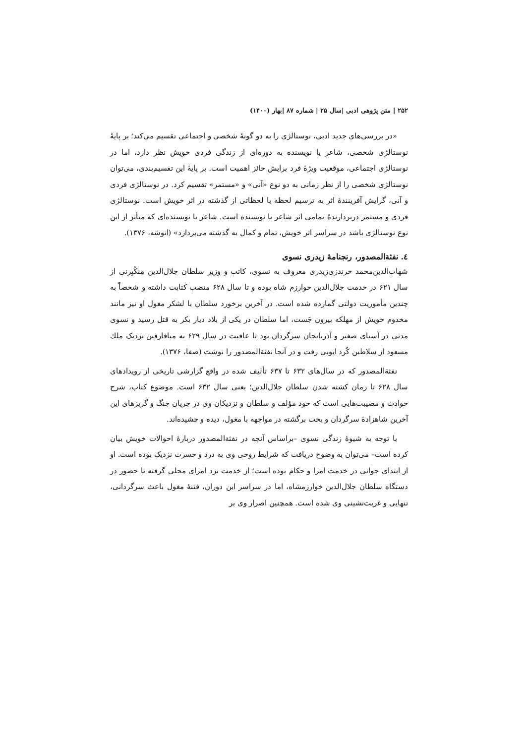۲۵۲ | متن پژوهی ادبی |سال ۲۵ | شماره ۸۷ |بهار (۱۴۰۰)
«در بررسی‌های جدید ادبی، نوستالژی را به دو گونهٔ شخصی و اجتماعی تقسیم می‌کند؛ بر پایهٔ نوستالژی شخصی، شاعر یا نویسنده به دوره‌ای از زندگی فردی خویش نظر دارد، اما در نوستالژی اجتماعی، موقعیت ویژهٔ فرد برایش حائز اهمیت است. بر پایهٔ این تقسیم‌بندی، می‌توان نوستالژی شخصی را از نظر زمانی به دو نوع «آنی» و «مستمر» تقسیم کرد. در نوستالژی فردی و آنی، گرایش آفرینندهٔ اثر به ترسیم لحظه یا لحظاتی از گذشته در اثر خویش است. نوستالژی فردی و مستمر دربردارندهٔ تمامی اثر شاعر یا نویسنده است. شاعر یا نویسنده‌ای که متأثر از این نوع نوستالژی باشد در سراسر اثر خویش، تمام و کمال به گذشته می‌پردازد» (انوشه، ۱۳۷۶).
٤. نفثةالمصدور، رنجنامهٔ زیدری نسوی
شهاب‌الدین‌محمد خرندزی‌زیدری معروف به نسوی، کاتب و وزیر سلطان جلال‌الدین مِنکُبِرنی از سال ۶۲۱ در خدمت جلال‌الدین خوارزم شاه بوده و تا سال ۶۲۸ منصب کتابت داشته و شخصاً به چندین مأموریت دولتی گمارده شده است. در آخرین برخورد سلطان با لشکر مغول او نیز مانند مخدوم خویش از مهلکه بیرون جَست، اما سلطان در یکی از بلاد دیار بکر به قتل رسید و نسوی مدتی در آسیای صغیر و آذربایجان سرگردان بود تا عاقبت در سال ۶۲۹ به میافارقین نزدیک ملك مسعود از سلاطین کُرد ایوبی رفت و در آنجا نفثةالمصدور را نوشت (صفا، ۱۳۷۶).
نفثةالمصدور که در سال‌های ۶۳۲ تا ۶۳۷ تألیف شده در واقع گزارشی تاریخی از رویدادهای سال ۶۲۸ تا زمان کشته شدن سلطان جلال‌الدین؛ یعنی سال ۶۳۲ است. موضوع کتاب، شرح حوادث و مصیبت‌هایی است که خود مؤلف و سلطان و نزدیکان وی در جریان جنگ و گریزهای این آخرین شاهزادهٔ سرگردان و بخت برگشته در مواجهه با مغول، دیده و چشیده‌اند.
با توجه به شیوهٔ زندگی نسوی –براساس آنچه در نفثةالمصدور دربارهٔ احوالات خویش بیان کرده است– می‌توان به وضوح دریافت که شرایط روحی وی به درد و حسرت نزدیک بوده است. او از ابتدای جوانی در خدمت امرا و حکام بوده است؛ از خدمت نزد امرای محلی گرفته تا حضور در دستگاه سلطان جلال‌الدین خوارزمشاه، اما در سراسر این دوران، فتنهٔ مغول باعث سرگردانی، تنهایی و غربت‌نشینی وی شده است. همچنین اصرار وی بر